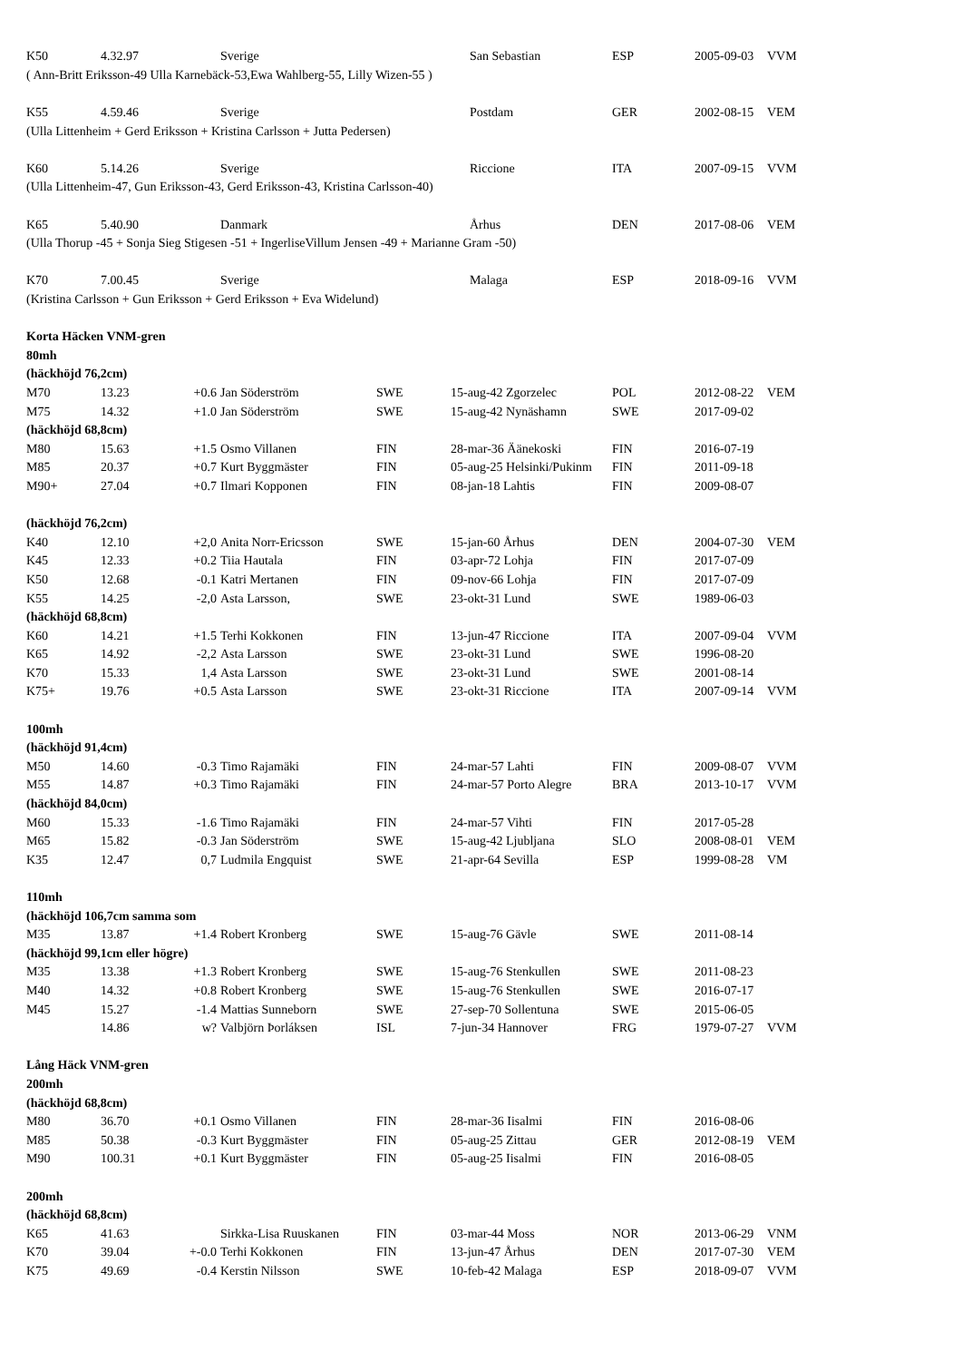| K50 | 4.32.97 | | Sverige | | | San Sebastian | ESP | 2005-09-03 | VVM |
| ( Ann-Britt Eriksson-49 Ulla Karnebäck-53,Ewa Wahlberg-55, Lilly Wizen-55 ) | | | | | | | | | |
| K55 | 4.59.46 | | Sverige | | | Postdam | GER | 2002-08-15 | VEM |
| (Ulla Littenheim + Gerd Eriksson + Kristina Carlsson + Jutta Pedersen) | | | | | | | | | |
| K60 | 5.14.26 | | Sverige | | | Riccione | ITA | 2007-09-15 | VVM |
| (Ulla Littenheim-47, Gun Eriksson-43, Gerd Eriksson-43, Kristina Carlsson-40) | | | | | | | | | |
| K65 | 5.40.90 | | Danmark | | | Århus | DEN | 2017-08-06 | VEM |
| (Ulla Thorup -45 + Sonja Sieg Stigesen -51 + IngerliseVillum Jensen -49 + Marianne Gram -50) | | | | | | | | | |
| K70 | 7.00.45 | | Sverige | | | Malaga | ESP | 2018-09-16 | VVM |
| (Kristina Carlsson + Gun Eriksson + Gerd Eriksson + Eva Widelund) | | | | | | | | | |
| Korta Häcken VNM-gren | | | | | | | | | |
| 80mh | | | | | | | | | |
| (häckhöjd 76,2cm) | | | | | | | | | |
| M70 | 13.23 | +0.6 | Jan Söderström | SWE | 15-aug-42 Zgorzelec | | POL | 2012-08-22 | VEM |
| M75 | 14.32 | +1.0 | Jan Söderström | SWE | 15-aug-42 Nynäshamn | | SWE | 2017-09-02 | |
| (häckhöjd 68,8cm) | | | | | | | | | |
| M80 | 15.63 | +1.5 | Osmo Villanen | FIN | 28-mar-36 Äänekoski | | FIN | 2016-07-19 | |
| M85 | 20.37 | +0.7 | Kurt Byggmäster | FIN | 05-aug-25 Helsinki/Pukinm | | FIN | 2011-09-18 | |
| M90+ | 27.04 | +0.7 | Ilmari Kopponen | FIN | 08-jan-18 Lahtis | | FIN | 2009-08-07 | |
| (häckhöjd 76,2cm) | | | | | | | | | |
| K40 | 12.10 | +2,0 | Anita Norr-Ericsson | SWE | 15-jan-60 Århus | | DEN | 2004-07-30 | VEM |
| K45 | 12.33 | +0.2 | Tiia Hautala | FIN | 03-apr-72 Lohja | | FIN | 2017-07-09 | |
| K50 | 12.68 | -0.1 | Katri Mertanen | FIN | 09-nov-66 Lohja | | FIN | 2017-07-09 | |
| K55 | 14.25 | -2,0 | Asta Larsson, | SWE | 23-okt-31 Lund | | SWE | 1989-06-03 | |
| (häckhöjd 68,8cm) | | | | | | | | | |
| K60 | 14.21 | +1.5 | Terhi Kokkonen | FIN | 13-jun-47 Riccione | | ITA | 2007-09-04 | VVM |
| K65 | 14.92 | -2,2 | Asta Larsson | SWE | 23-okt-31 Lund | | SWE | 1996-08-20 | |
| K70 | 15.33 | 1,4 | Asta Larsson | SWE | 23-okt-31 Lund | | SWE | 2001-08-14 | |
| K75+ | 19.76 | +0.5 | Asta Larsson | SWE | 23-okt-31 Riccione | | ITA | 2007-09-14 | VVM |
| 100mh | | | | | | | | | |
| (häckhöjd 91,4cm) | | | | | | | | | |
| M50 | 14.60 | -0.3 | Timo Rajamäki | FIN | 24-mar-57 Lahti | | FIN | 2009-08-07 | VVM |
| M55 | 14.87 | +0.3 | Timo Rajamäki | FIN | 24-mar-57 Porto Alegre | | BRA | 2013-10-17 | VVM |
| (häckhöjd 84,0cm) | | | | | | | | | |
| M60 | 15.33 | -1.6 | Timo Rajamäki | FIN | 24-mar-57 Vihti | | FIN | 2017-05-28 | |
| M65 | 15.82 | -0.3 | Jan Söderström | SWE | 15-aug-42 Ljubljana | | SLO | 2008-08-01 | VEM |
| K35 | 12.47 | 0,7 | Ludmila Engquist | SWE | 21-apr-64 Sevilla | | ESP | 1999-08-28 | VM |
| 110mh | | | | | | | | | |
| (häckhöjd 106,7cm samma som | | | | | | | | | |
| M35 | 13.87 | +1.4 | Robert Kronberg | SWE | 15-aug-76 Gävle | | SWE | 2011-08-14 | |
| (häckhöjd 99,1cm eller högre) | | | | | | | | | |
| M35 | 13.38 | +1.3 | Robert Kronberg | SWE | 15-aug-76 Stenkullen | | SWE | 2011-08-23 | |
| M40 | 14.32 | +0.8 | Robert Kronberg | SWE | 15-aug-76 Stenkullen | | SWE | 2016-07-17 | |
| M45 | 15.27 | -1.4 | Mattias Sunneborn | SWE | 27-sep-70 Sollentuna | | SWE | 2015-06-05 | |
| | 14.86 | w? | Valbjörn Þorláksen | ISL | 7-jun-34 Hannover | | FRG | 1979-07-27 | VVM |
| Lång Häck VNM-gren | | | | | | | | | |
| 200mh | | | | | | | | | |
| (häckhöjd 68,8cm) | | | | | | | | | |
| M80 | 36.70 | +0.1 | Osmo Villanen | FIN | 28-mar-36 Iisalmi | | FIN | 2016-08-06 | |
| M85 | 50.38 | -0.3 | Kurt Byggmäster | FIN | 05-aug-25 Zittau | | GER | 2012-08-19 | VEM |
| M90 | 100.31 | +0.1 | Kurt Byggmäster | FIN | 05-aug-25 Iisalmi | | FIN | 2016-08-05 | |
| 200mh | | | | | | | | | |
| (häckhöjd 68,8cm) | | | | | | | | | |
| K65 | 41.63 | | Sirkka-Lisa Ruuskanen | FIN | 03-mar-44 Moss | | NOR | 2013-06-29 | VNM |
| K70 | 39.04 | +-0.0 | Terhi Kokkonen | FIN | 13-jun-47 Århus | | DEN | 2017-07-30 | VEM |
| K75 | 49.69 | -0.4 | Kerstin Nilsson | SWE | 10-feb-42 Malaga | | ESP | 2018-09-07 | VVM |